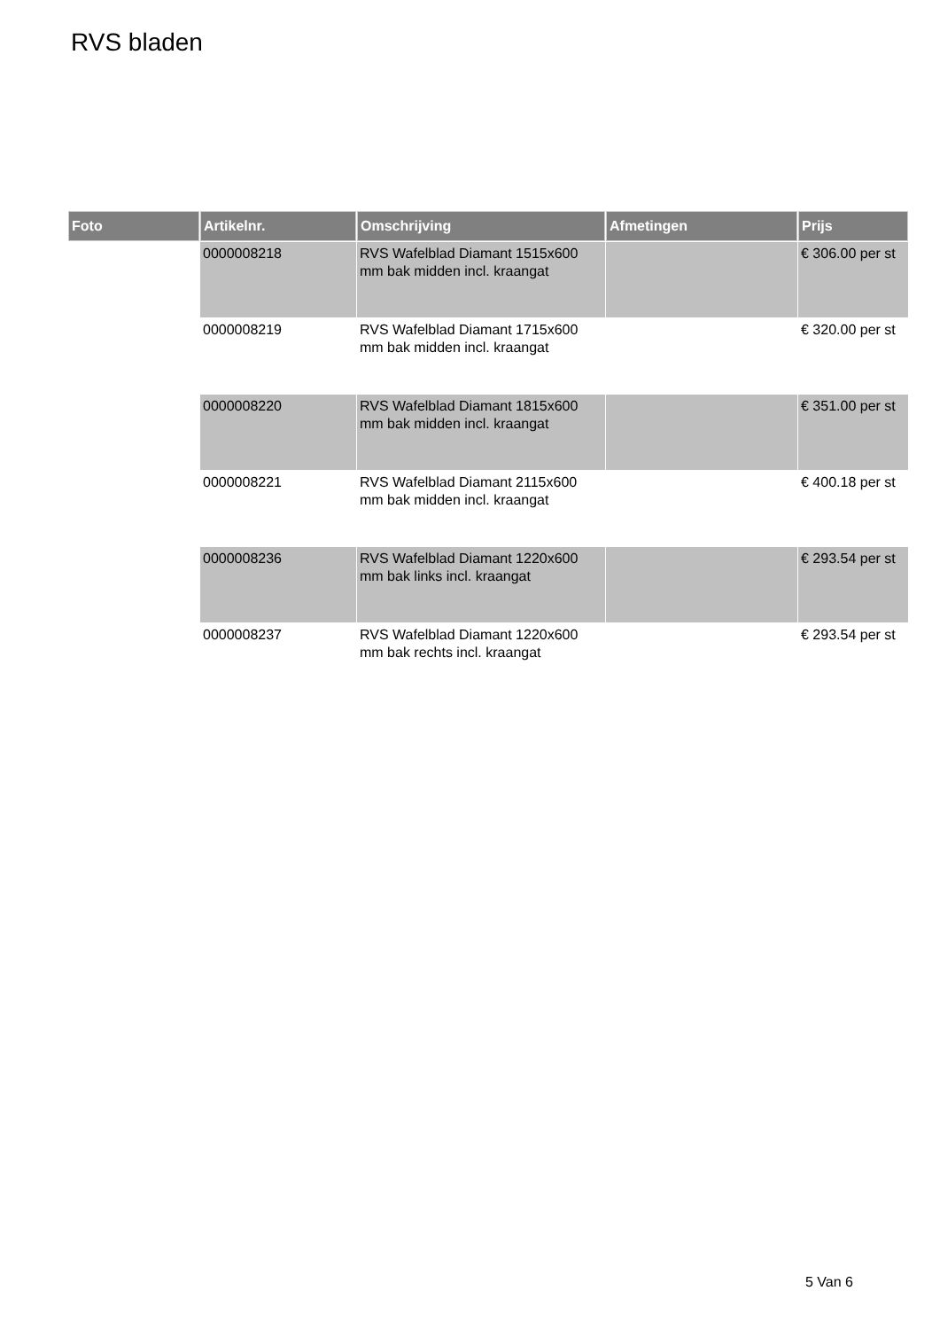RVS bladen
| Foto | Artikelnr. | Omschrijving | Afmetingen | Prijs |
| --- | --- | --- | --- | --- |
| | 0000008218 | RVS Wafelblad Diamant 1515x600 mm bak midden incl. kraangat | | € 306.00 per st |
| | 0000008219 | RVS Wafelblad Diamant 1715x600 mm bak midden incl. kraangat | | € 320.00 per st |
| | 0000008220 | RVS Wafelblad Diamant 1815x600 mm bak midden incl. kraangat | | € 351.00 per st |
| | 0000008221 | RVS Wafelblad Diamant 2115x600 mm bak midden incl. kraangat | | € 400.18 per st |
| | 0000008236 | RVS Wafelblad Diamant 1220x600 mm bak links incl. kraangat | | € 293.54 per st |
| | 0000008237 | RVS Wafelblad Diamant 1220x600 mm bak rechts incl. kraangat | | € 293.54 per st |
5 Van 6